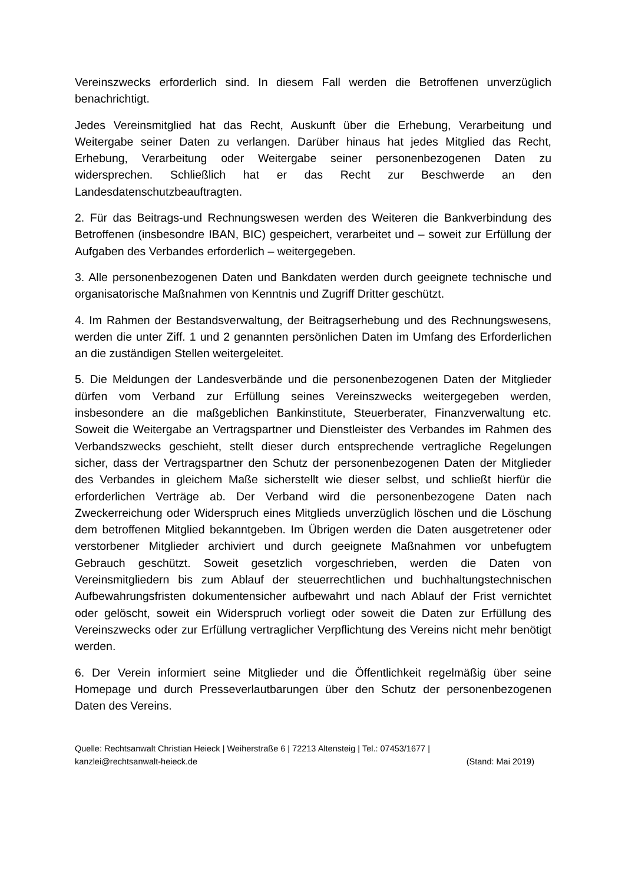Vereinszwecks erforderlich sind. In diesem Fall werden die Betroffenen unverzüglich benachrichtigt.
Jedes Vereinsmitglied hat das Recht, Auskunft über die Erhebung, Verarbeitung und Weitergabe seiner Daten zu verlangen. Darüber hinaus hat jedes Mitglied das Recht, Erhebung, Verarbeitung oder Weitergabe seiner personenbezogenen Daten zu widersprechen. Schließlich hat er das Recht zur Beschwerde an den Landesdatenschutzbeauftragten.
2. Für das Beitrags-und Rechnungswesen werden des Weiteren die Bankverbindung des Betroffenen (insbesondre IBAN, BIC) gespeichert, verarbeitet und – soweit zur Erfüllung der Aufgaben des Verbandes erforderlich – weitergegeben.
3. Alle personenbezogenen Daten und Bankdaten werden durch geeignete technische und organisatorische Maßnahmen von Kenntnis und Zugriff Dritter geschützt.
4. Im Rahmen der Bestandsverwaltung, der Beitragserhebung und des Rechnungswesens, werden die unter Ziff. 1 und 2 genannten persönlichen Daten im Umfang des Erforderlichen an die zuständigen Stellen weitergeleitet.
5. Die Meldungen der Landesverbände und die personenbezogenen Daten der Mitglieder dürfen vom Verband zur Erfüllung seines Vereinszwecks weitergegeben werden, insbesondere an die maßgeblichen Bankinstitute, Steuerberater, Finanzverwaltung etc. Soweit die Weitergabe an Vertragspartner und Dienstleister des Verbandes im Rahmen des Verbandszwecks geschieht, stellt dieser durch entsprechende vertragliche Regelungen sicher, dass der Vertragspartner den Schutz der personenbezogenen Daten der Mitglieder des Verbandes in gleichem Maße sicherstellt wie dieser selbst, und schließt hierfür die erforderlichen Verträge ab. Der Verband wird die personenbezogene Daten nach Zweckerreichung oder Widerspruch eines Mitglieds unverzüglich löschen und die Löschung dem betroffenen Mitglied bekanntgeben. Im Übrigen werden die Daten ausgetretener oder verstorbener Mitglieder archiviert und durch geeignete Maßnahmen vor unbefugtem Gebrauch geschützt. Soweit gesetzlich vorgeschrieben, werden die Daten von Vereinsmitgliedern bis zum Ablauf der steuerrechtlichen und buchhaltungstechnischen Aufbewahrungsfristen dokumentensicher aufbewahrt und nach Ablauf der Frist vernichtet oder gelöscht, soweit ein Widerspruch vorliegt oder soweit die Daten zur Erfüllung des Vereinszwecks oder zur Erfüllung vertraglicher Verpflichtung des Vereins nicht mehr benötigt werden.
6. Der Verein informiert seine Mitglieder und die Öffentlichkeit regelmäßig über seine Homepage und durch Presseverlautbarungen über den Schutz der personenbezogenen Daten des Vereins.
Quelle: Rechtsanwalt Christian Heieck | Weiherstraße 6 | 72213 Altensteig | Tel.: 07453/1677 |
kanzlei@rechtsanwalt-heieck.de (Stand: Mai 2019)